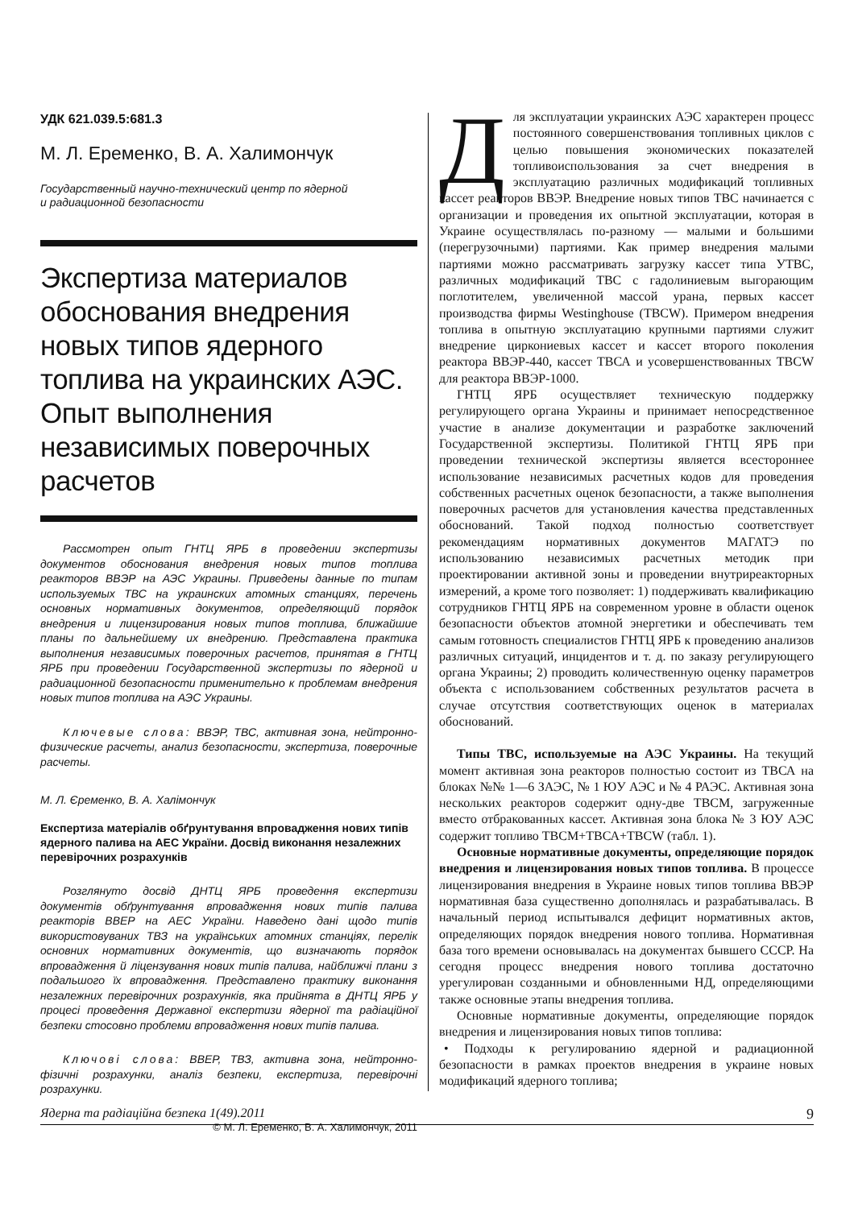УДК 621.039.5:681.3
М. Л. Еременко, В. А. Халимончук
Государственный научно-технический центр по ядерной
и радиационной безопасности
Экспертиза материалов обоснования внедрения новых типов ядерного топлива на украинских АЭС.
Опыт выполнения независимых поверочных расчетов
Рассмотрен опыт ГНТЦ ЯРБ в проведении экспертизы документов обоснования внедрения новых типов топлива реакторов ВВЭР на АЭС Украины. Приведены данные по типам используемых ТВС на украинских атомных станциях, перечень основных нормативных документов, определяющий порядок внедрения и лицензирования новых типов топлива, ближайшие планы по дальнейшему их внедрению. Представлена практика выполнения независимых поверочных расчетов, принятая в ГНТЦ ЯРБ при проведении Государственной экспертизы по ядерной и радиационной безопасности применительно к проблемам внедрения новых типов топлива на АЭС Украины.
Ключевые слова: ВВЭР, ТВС, активная зона, нейтронно-физические расчеты, анализ безопасности, экспертиза, поверочные расчеты.
М. Л. Єременко, В. А. Халімончук
Експертиза матеріалів обґрунтування впровадження нових типів ядерного палива на АЕС України. Досвід виконання незалежних перевірочних розрахунків
Розглянуто досвід ДНТЦ ЯРБ проведення експертизи документів обґрунтування впровадження нових типів палива реакторів ВВЕР на АЕС України. Наведено дані щодо типів використовуваних ТВЗ на українських атомних станціях, перелік основних нормативних документів, що визначають порядок впровадження й ліцензування нових типів палива, найближчі плани з подальшого їх впровадження. Представлено практику виконання незалежних перевірочних розрахунків, яка прийнята в ДНТЦ ЯРБ у процесі проведення Державної експертизи ядерної та радіаційної безпеки стосовно проблеми впровадження нових типів палива.
Ключові слова: ВВЕР, ТВЗ, активна зона, нейтронно-фізичні розрахунки, аналіз безпеки, експертиза, перевірочні розрахунки.
© М. Л. Еременко, В. А. Халимончук, 2011
Для эксплуатации украинских АЭС характерен процесс постоянного совершенствования топливных циклов с целью повышения экономических показателей топливоиспользования за счет внедрения в эксплуатацию различных модификаций топливных кассет реакторов ВВЭР. Внедрение новых типов ТВС начинается с организации и проведения их опытной эксплуатации, которая в Украине осуществлялась по-разному — малыми и большими (перегрузочными) партиями. Как пример внедрения малыми партиями можно рассматривать загрузку кассет типа УТВС, различных модификаций ТВС с гадолиниевым выгорающим поглотителем, увеличенной массой урана, первых кассет производства фирмы Westinghouse (ТВСW). Примером внедрения топлива в опытную эксплуатацию крупными партиями служит внедрение циркониевых кассет и кассет второго поколения реактора ВВЭР-440, кассет ТВСА и усовершенствованных ТВСW для реактора ВВЭР-1000.
ГНТЦ ЯРБ осуществляет техническую поддержку регулирующего органа Украины и принимает непосредственное участие в анализе документации и разработке заключений Государственной экспертизы. Политикой ГНТЦ ЯРБ при проведении технической экспертизы является всестороннее использование независимых расчетных кодов для проведения собственных расчетных оценок безопасности, а также выполнения поверочных расчетов для установления качества представленных обоснований. Такой подход полностью соответствует рекомендациям нормативных документов МАГАТЭ по использованию независимых расчетных методик при проектировании активной зоны и проведении внутриреакторных измерений, а кроме того позволяет: 1) поддерживать квалификацию сотрудников ГНТЦ ЯРБ на современном уровне в области оценок безопасности объектов атомной энергетики и обеспечивать тем самым готовность специалистов ГНТЦ ЯРБ к проведению анализов различных ситуаций, инцидентов и т. д. по заказу регулирующего органа Украины; 2) проводить количественную оценку параметров объекта с использованием собственных результатов расчета в случае отсутствия соответствующих оценок в материалах обоснований.
Типы ТВС, используемые на АЭС Украины. На текущий момент активная зона реакторов полностью состоит из ТВСА на блоках №№ 1—6 ЗАЭС, № 1 ЮУ АЭС и № 4 РАЭС. Активная зона нескольких реакторов содержит одну-две ТВСМ, загруженные вместо отбракованных кассет. Активная зона блока № 3 ЮУ АЭС содержит топливо ТВСМ+ТВСА+ТВСW (табл. 1).
Основные нормативные документы, определяющие порядок внедрения и лицензирования новых типов топлива. В процессе лицензирования внедрения в Украине новых типов топлива ВВЭР нормативная база существенно дополнялась и разрабатывалась. В начальный период испытывался дефицит нормативных актов, определяющих порядок внедрения нового топлива. Нормативная база того времени основывалась на документах бывшего СССР. На сегодня процесс внедрения нового топлива достаточно урегулирован созданными и обновленными НД, определяющими также основные этапы внедрения топлива.
Основные нормативные документы, определяющие порядок внедрения и лицензирования новых типов топлива:
• Подходы к регулированию ядерной и радиационной безопасности в рамках проектов внедрения в украине новых модификаций ядерного топлива;
Ядерна та радіаційна безпека 1(49).2011 9